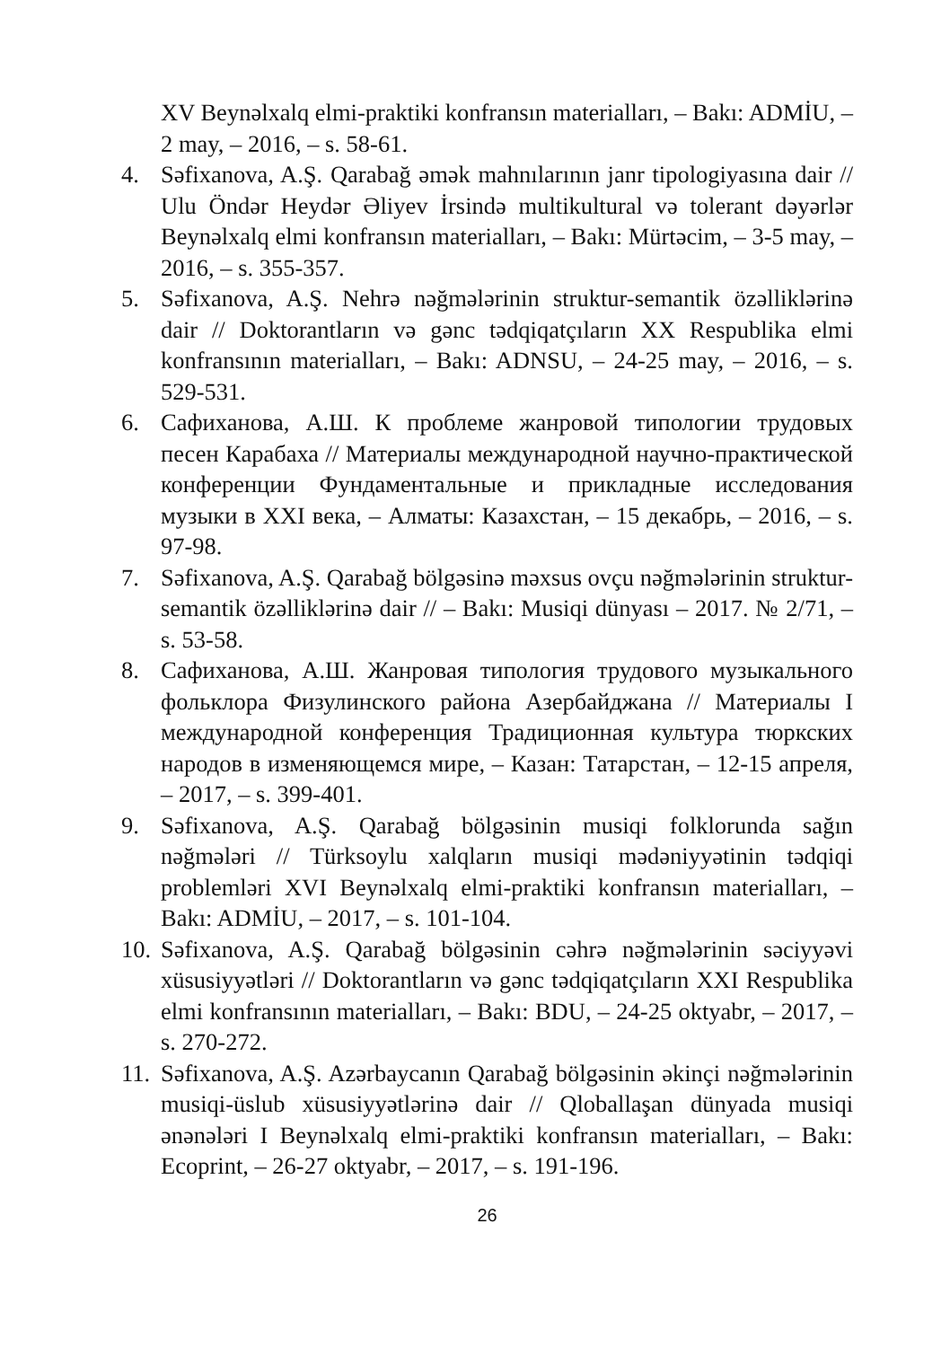XV Beynəlxalq elmi-praktiki konfransın materialları, – Bakı: ADMİU, – 2 may, – 2016, – s. 58-61.
4. Səfixanova, A.Ş. Qarabağ əmək mahnılarının janr tipologiyasına dair // Ulu Öndər Heydər Əliyev İrsində multikultural və tolerant dəyərlər Beynəlxalq elmi konfransın materialları, – Bakı: Mürtəcim, – 3-5 may, – 2016, – s. 355-357.
5. Səfixanova, A.Ş. Nehrə nəğmələrinin struktur-semantik özəlliklərinə dair // Doktorantların və gənc tədqiqatçıların XX Respublika elmi konfransının materialları, – Bakı: ADNSU, – 24-25 may, – 2016, – s. 529-531.
6. Сафиханова, А.Ш. К проблеме жанровой типологии трудовых песен Карабаха // Материалы международной научно-практической конференции Фундаментальные и прикладные исследования музыки в XXI века, – Алматы: Казахстан, – 15 декабрь, – 2016, – s. 97-98.
7. Səfixanova, A.Ş. Qarabağ bölgəsinə məxsus ovçu nəğmələrinin struktur-semantik özəlliklərinə dair // – Bakı: Musiqi dünyası – 2017. № 2/71, – s. 53-58.
8. Сафиханова, А.Ш. Жанровая типология трудового музыкального фольклора Физулинского района Азербайджана // Материалы I международной конференция Традиционная культура тюркских народов в изменяющемся мире, – Казан: Татарстан, – 12-15 апреля, – 2017, – s. 399-401.
9. Səfixanova, A.Ş. Qarabağ bölgəsinin musiqi folklorunda sağın nəğmələri // Türksoylu xalqların musiqi mədəniyyətinin tədqiqi problemləri XVI Beynəlxalq elmi-praktiki konfransın materialları, – Bakı: ADMİU, – 2017, – s. 101-104.
10.
Səfixanova, A.Ş. Qarabağ bölgəsinin cəhrə nəğmələrinin səciyyəvi xüsusiyyətləri // Doktorantların və gənc tədqiqatçıların XXI Respublika elmi konfransının materialları, – Bakı: BDU, – 24-25 oktyabr, – 2017, – s. 270-272.
11.
Səfixanova, A.Ş. Azərbaycanın Qarabağ bölgəsinin əkinçi nəğmələrinin musiqi-üslub xüsusiyyətlərinə dair // Qloballaşan dünyada musiqi ənənələri I Beynəlxalq elmi-praktiki konfransın materialları, – Bakı: Ecoprint, – 26-27 oktyabr, – 2017, – s. 191-196.
26